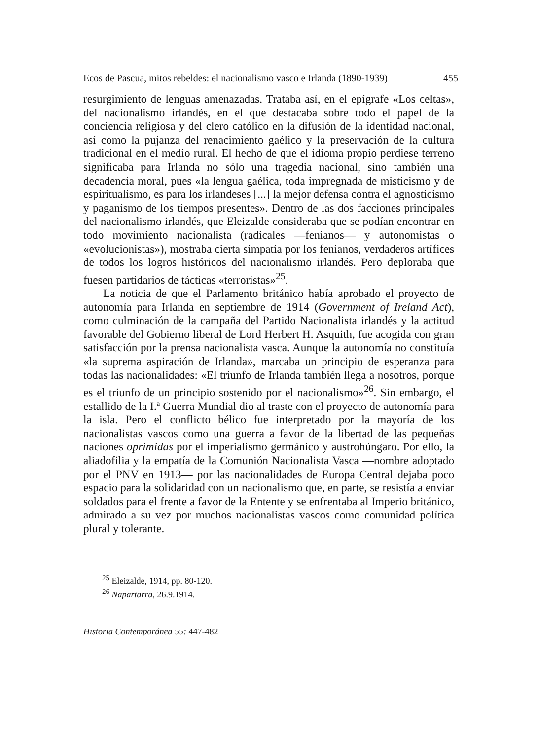Ecos de Pascua, mitos rebeldes: el nacionalismo vasco e Irlanda (1890-1939) 455
resurgimiento de lenguas amenazadas. Trataba así, en el epígrafe «Los celtas», del nacionalismo irlandés, en el que destacaba sobre todo el papel de la conciencia religiosa y del clero católico en la difusión de la identidad nacional, así como la pujanza del renacimiento gaélico y la preservación de la cultura tradicional en el medio rural. El hecho de que el idioma propio perdiese terreno significaba para Irlanda no sólo una tragedia nacional, sino también una decadencia moral, pues «la lengua gaélica, toda impregnada de misticismo y de espiritualismo, es para los irlandeses [...] la mejor defensa contra el agnosticismo y paganismo de los tiempos presentes». Dentro de las dos facciones principales del nacionalismo irlandés, que Eleizalde consideraba que se podían encontrar en todo movimiento nacionalista (radicales —fenianos— y autonomistas o «evolucionistas»), mostraba cierta simpatía por los fenianos, verdaderos artífices de todos los logros históricos del nacionalismo irlandés. Pero deploraba que fuesen partidarios de tácticas «terroristas»<sup>25</sup>.
La noticia de que el Parlamento británico había aprobado el proyecto de autonomía para Irlanda en septiembre de 1914 (Government of Ireland Act), como culminación de la campaña del Partido Nacionalista irlandés y la actitud favorable del Gobierno liberal de Lord Herbert H. Asquith, fue acogida con gran satisfacción por la prensa nacionalista vasca. Aunque la autonomía no constituía «la suprema aspiración de Irlanda», marcaba un principio de esperanza para todas las nacionalidades: «El triunfo de Irlanda también llega a nosotros, porque es el triunfo de un principio sostenido por el nacionalismo»<sup>26</sup>. Sin embargo, el estallido de la I.ª Guerra Mundial dio al traste con el proyecto de autonomía para la isla. Pero el conflicto bélico fue interpretado por la mayoría de los nacionalistas vascos como una guerra a favor de la libertad de las pequeñas naciones oprimidas por el imperialismo germánico y austrohúngaro. Por ello, la aliadofilia y la empatía de la Comunión Nacionalista Vasca —nombre adoptado por el PNV en 1913— por las nacionalidades de Europa Central dejaba poco espacio para la solidaridad con un nacionalismo que, en parte, se resistía a enviar soldados para el frente a favor de la Entente y se enfrentaba al Imperio británico, admirado a su vez por muchos nacionalistas vascos como comunidad política plural y tolerante.
<sup>25</sup> Eleizalde, 1914, pp. 80-120.
<sup>26</sup> Napartarra, 26.9.1914.
Historia Contemporánea 55: 447-482